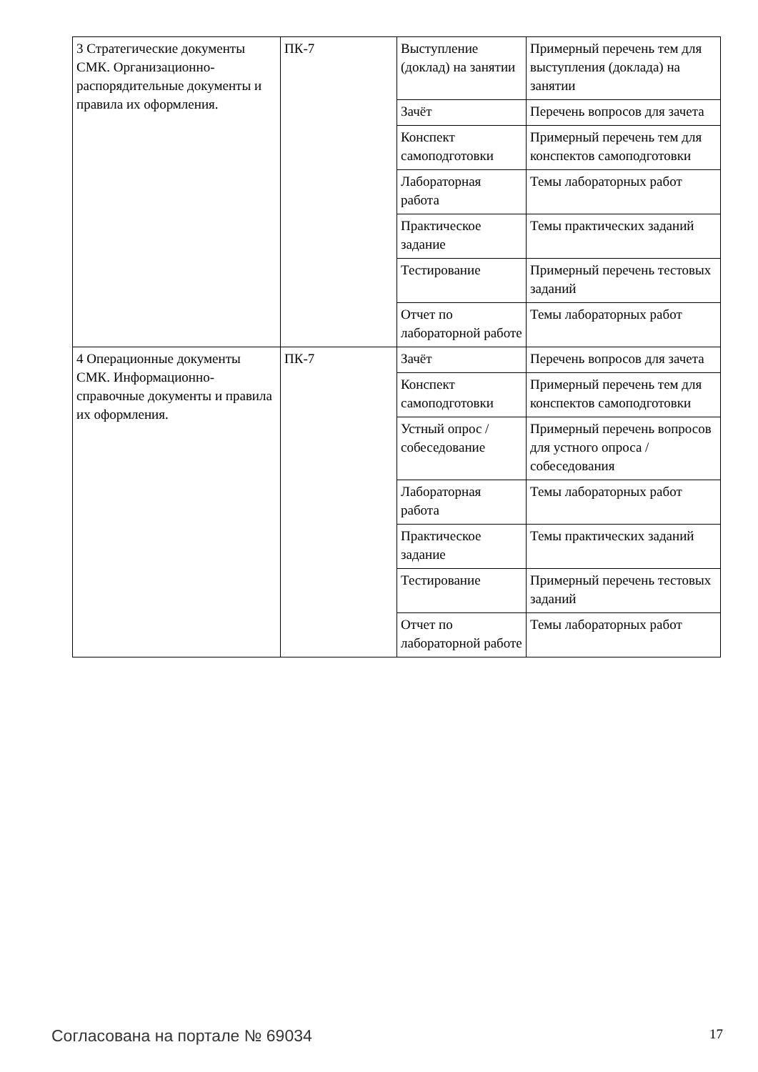| 3 Стратегические документы СМК. Организационно-распорядительные документы и правила их оформления. | ПК-7 | Выступление (доклад) на занятии | Примерный перечень тем для выступления (доклада) на занятии |
| | | Зачёт | Перечень вопросов для зачета |
| | | Конспект самоподготовки | Примерный перечень тем для конспектов самоподготовки |
| | | Лабораторная работа | Темы лабораторных работ |
| | | Практическое задание | Темы практических заданий |
| | | Тестирование | Примерный перечень тестовых заданий |
| | | Отчет по лабораторной работе | Темы лабораторных работ |
| 4 Операционные документы СМК. Информационно-справочные документы и правила их оформления. | ПК-7 | Зачёт | Перечень вопросов для зачета |
| | | Конспект самоподготовки | Примерный перечень тем для конспектов самоподготовки |
| | | Устный опрос / собеседование | Примерный перечень вопросов для устного опроса / собеседования |
| | | Лабораторная работа | Темы лабораторных работ |
| | | Практическое задание | Темы практических заданий |
| | | Тестирование | Примерный перечень тестовых заданий |
| | | Отчет по лабораторной работе | Темы лабораторных работ |
Согласована на портале № 69034 17